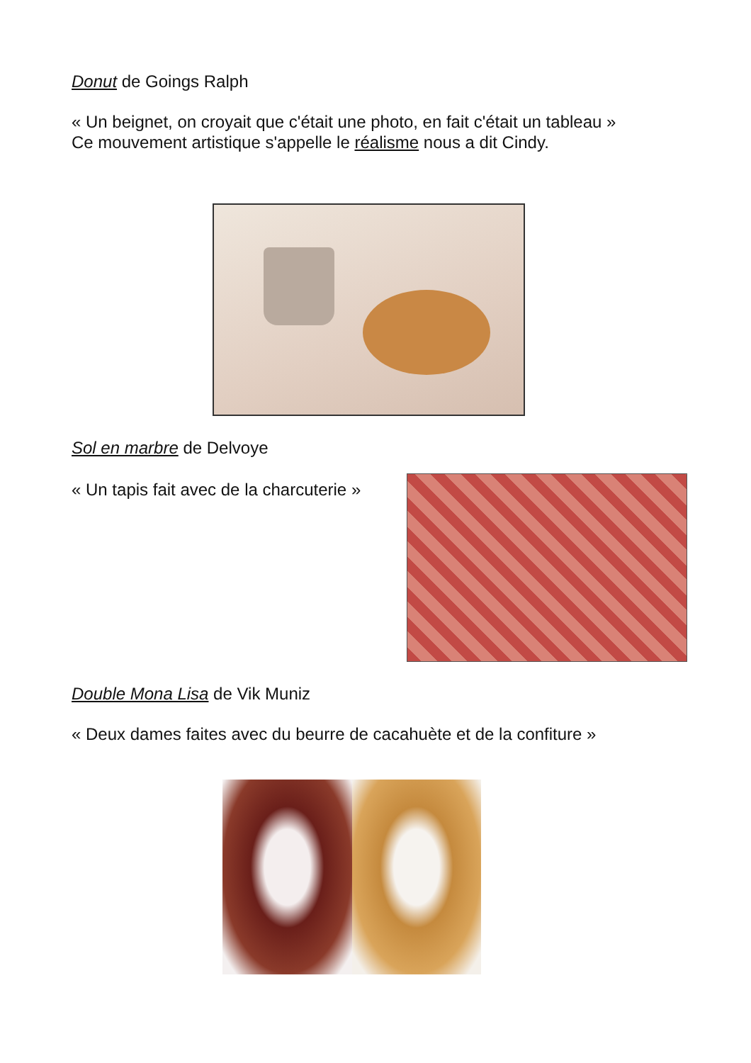Donut de Goings Ralph
« Un beignet, on croyait que c'était une photo, en fait c'était un tableau »
Ce mouvement artistique s'appelle le réalisme nous a dit Cindy.
Sol en marbre de Delvoye
« Un tapis fait avec de la charcuterie »
Double Mona Lisa de Vik Muniz
« Deux dames faites avec du beurre de cacahuète et de la confiture »